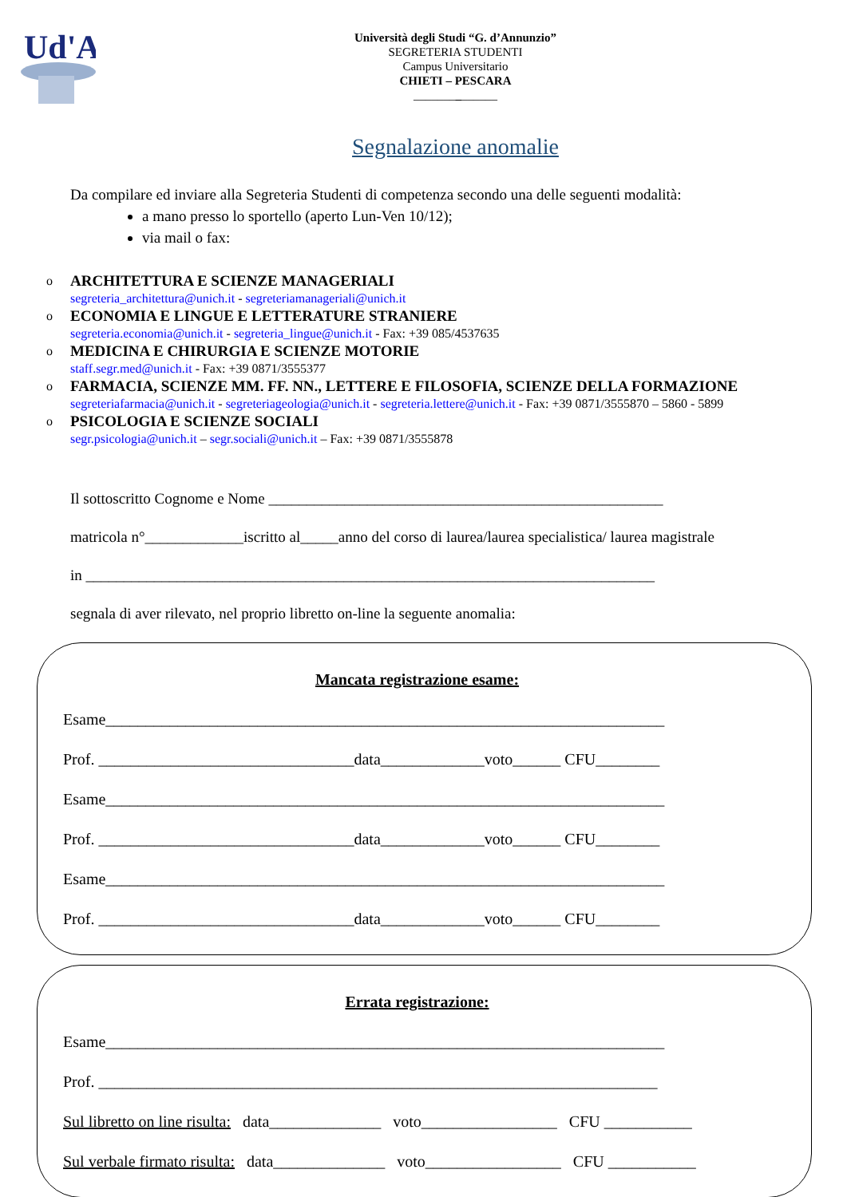Ud'A
Università degli Studi “G. d’Annunzio”
SEGRETERIA STUDENTI
Campus Universitario
CHIETI – PESCARA
______________
Segnalazione anomalie
Da compilare ed inviare alla Segreteria Studenti di competenza secondo una delle seguenti modalità:
a mano presso lo sportello (aperto Lun-Ven 10/12);
via mail o fax:
o ARCHITETTURA E SCIENZE MANAGERIALI
segreteria_architettura@unich.it - segreteriamanageriali@unich.it
o ECONOMIA E LINGUE E LETTERATURE STRANIERE
segreteria.economia@unich.it - segreteria_lingue@unich.it - Fax: +39 085/4537635
o MEDICINA E CHIRURGIA E SCIENZE MOTORIE
staff.segr.med@unich.it - Fax: +39 0871/3555377
o FARMACIA, SCIENZE MM. FF. NN., LETTERE E FILOSOFIA, SCIENZE DELLA FORMAZIONE
segreteriafarmacia@unich.it - segreteriageologia@unich.it - segreteria.lettere@unich.it - Fax: +39 0871/3555870 – 5860 - 5899
o PSICOLOGIA E SCIENZE SOCIALI
segr.psicologia@unich.it – segr.sociali@unich.it – Fax: +39 0871/3555878
Il sottoscritto Cognome e Nome ____________________________________________________
matricola n°_____________iscritto al_____anno del corso di laurea/laurea specialistica/ laurea magistrale
in ___________________________________________________________________________
segnala di aver rilevato, nel proprio libretto on-line la seguente anomalia:
Mancata registrazione esame:
Esame______________________________________________________________________
Prof. ________________________________data_____________voto______ CFU________
Esame______________________________________________________________________
Prof. ________________________________data_____________voto______ CFU________
Esame______________________________________________________________________
Prof. ________________________________data_____________voto______ CFU________
Errata registrazione:
Esame______________________________________________________________________
Prof. ______________________________________________________________________
Sul libretto on line risulta: data______________ voto_________________ CFU ___________
Sul verbale firmato risulta: data______________ voto_________________ CFU ___________